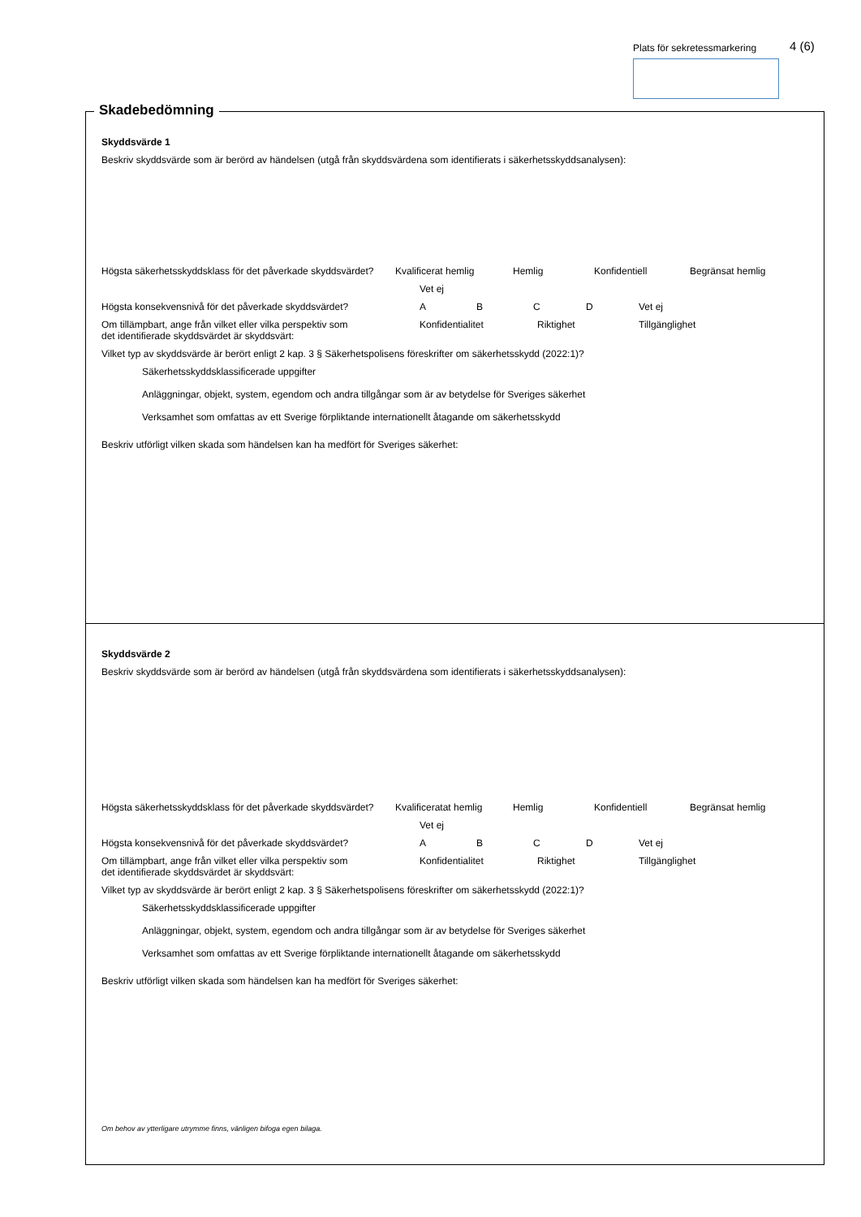Plats för sekretessmarkering 4 (6)
Skadebedömning
Skyddsvärde 1
Beskriv skyddsvärde som är berörd av händelsen (utgå från skyddsvärdena som identifierats i säkerhetsskyddsanalysen):
Högsta säkerhetsskyddsklass för det påverkade skyddsvärdet?
Kvalificerat hemlig Hemlig Konfidentiell Begränsat hemlig
Vet ej
Högsta konsekvensnivå för det påverkade skyddsvärdet? ABCD Vet ej
Om tillämpbart, ange från vilket eller vilka perspektiv som
det identifierade skyddsvärdet är skyddsvärt:
Konfidentialitet Riktighet Tillgänglighet
Vilket typ av skyddsvärde är berört enligt 2 kap. 3 § Säkerhetspolisens föreskrifter om säkerhetsskydd (2022:1)?
Säkerhetsskyddsklassificerade uppgifter
Anläggningar, objekt, system, egendom och andra tillgångar som är av betydelse för Sveriges säkerhet
Verksamhet som omfattas av ett Sverige förpliktande internationellt åtagande om säkerhetsskydd
Beskriv utförligt vilken skada som händelsen kan ha medfört för Sveriges säkerhet:
Skyddsvärde 2
Beskriv skyddsvärde som är berörd av händelsen (utgå från skyddsvärdena som identifierats i säkerhetsskyddsanalysen):
Högsta säkerhetsskyddsklass för det påverkade skyddsvärdet?
Kvalificeratat hemlig Hemlig Konfidentiell Begränsat hemlig
Vet ej
Högsta konsekvensnivå för det påverkade skyddsvärdet? ABCD Vet ej
Om tillämpbart, ange från vilket eller vilka perspektiv som
det identifierade skyddsvärdet är skyddsvärt:
Konfidentialitet Riktighet Tillgänglighet
Vilket typ av skyddsvärde är berört enligt 2 kap. 3 § Säkerhetspolisens föreskrifter om säkerhetsskydd (2022:1)?
Säkerhetsskyddsklassificerade uppgifter
Anläggningar, objekt, system, egendom och andra tillgångar som är av betydelse för Sveriges säkerhet
Verksamhet som omfattas av ett Sverige förpliktande internationellt åtagande om säkerhetsskydd
Beskriv utförligt vilken skada som händelsen kan ha medfört för Sveriges säkerhet:
Om behov av ytterligare utrymme finns, vänligen bifoga egen bilaga.